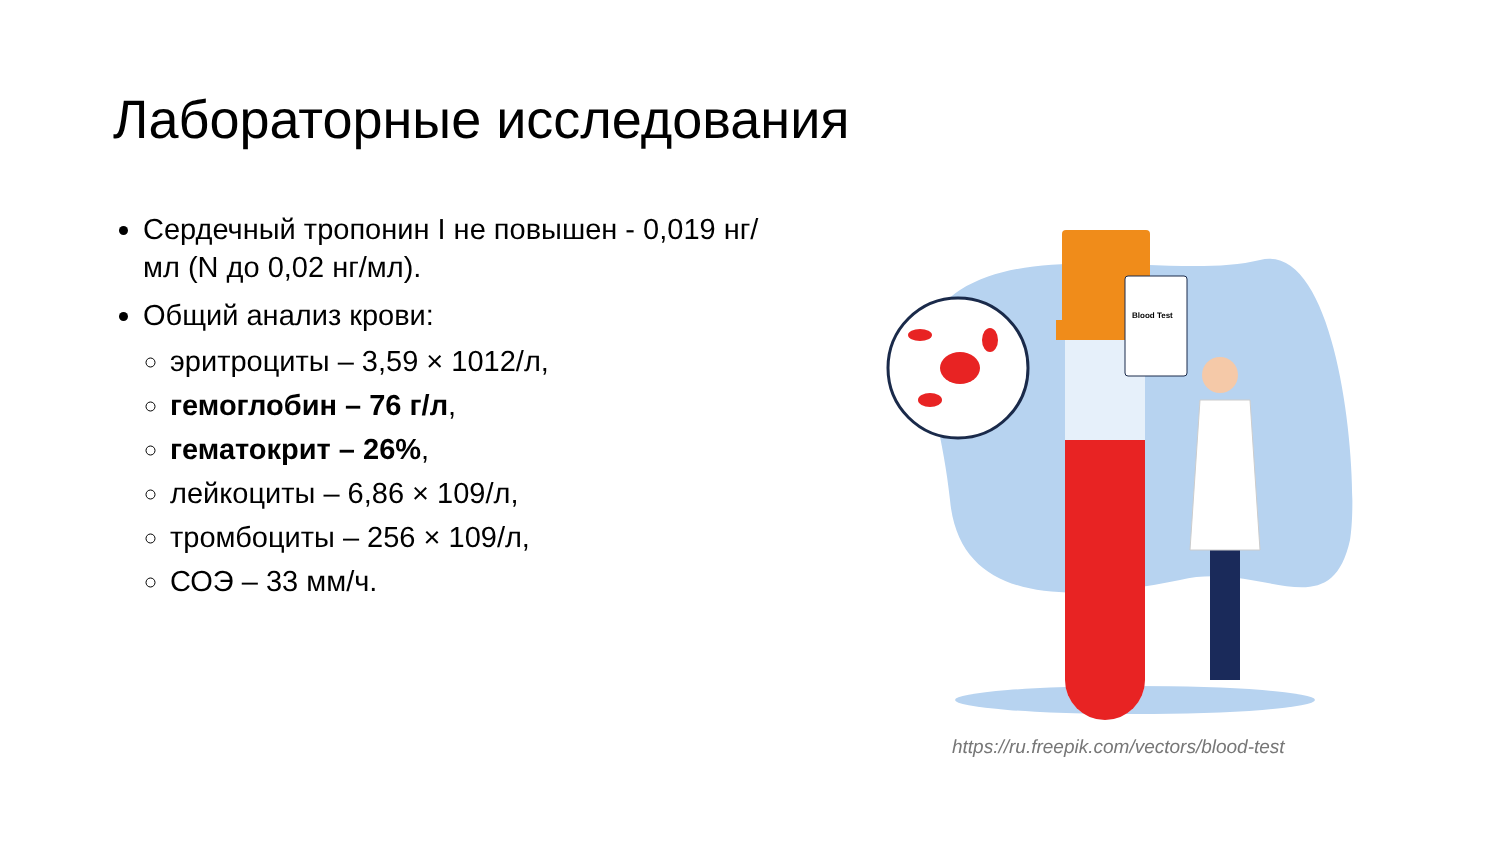Лабораторные исследования
Сердечный тропонин I не повышен - 0,019 нг/мл (N до 0,02 нг/мл).
Общий анализ крови:
эритроциты – 3,59 × 1012/л,
гемоглобин – 76 г/л,
гематокрит – 26%,
лейкоциты – 6,86 × 109/л,
тромбоциты – 256 × 109/л,
СОЭ – 33 мм/ч.
Blood Test
https://ru.freepik.com/vectors/blood-test